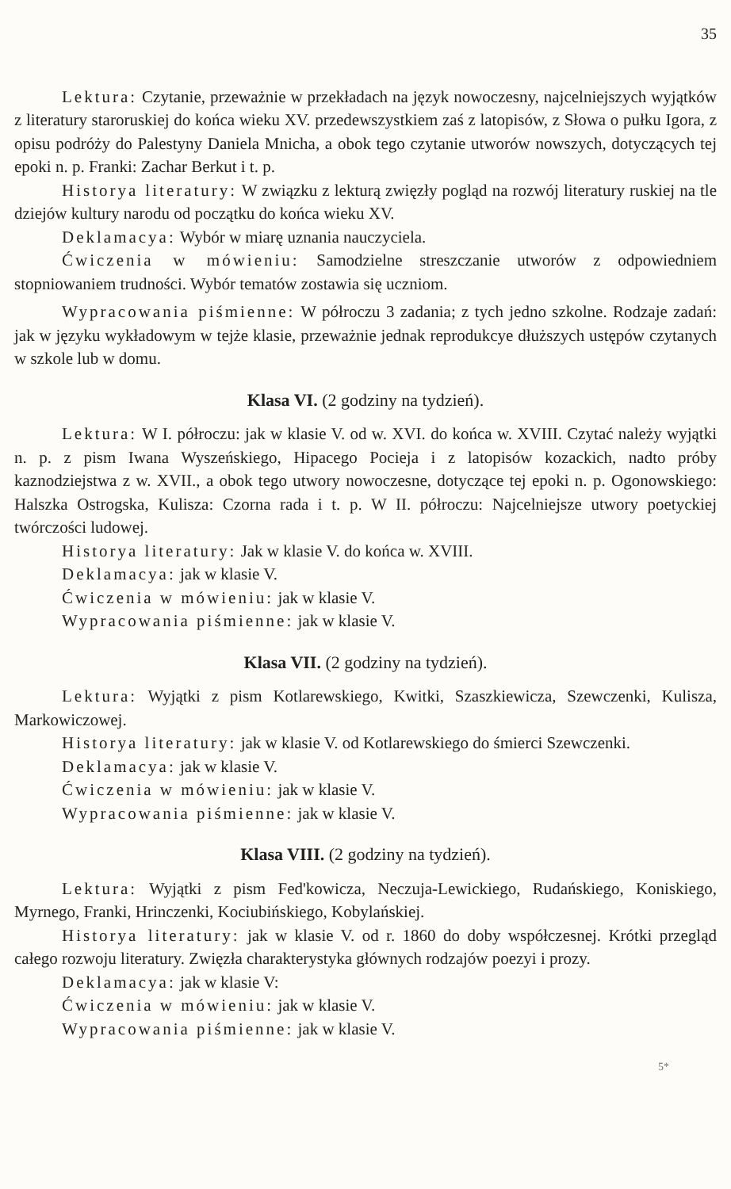35
Lektura: Czytanie, przeważnie w przekładach na język nowoczesny, najcelniejszych wyjątków z literatury staroruskiej do końca wieku XV. przedewszystkiem zaś z latopisów, z Słowa o pułku Igora, z opisu podróży do Palestyny Daniela Mnicha, a obok tego czytanie utworów nowszych, dotyczących tej epoki n. p. Franki: Zachar Berkut i t. p.
Historya literatury: W związku z lekturą zwięzły pogląd na rozwój literatury ruskiej na tle dziejów kultury narodu od początku do końca wieku XV.
Deklamacya: Wybór w miarę uznania nauczyciela.
Ćwiczenia w mówieniu: Samodzielne streszczanie utworów z odpowiedniem stopniowaniem trudności. Wybór tematów zostawia się uczniom.
Wypracowania piśmienne: W półroczu 3 zadania; z tych jedno szkolne. Rodzaje zadań: jak w języku wykładowym w tejże klasie, przeważnie jednak reprodukcye dłuższych ustępów czytanych w szkole lub w domu.
Klasa VI. (2 godziny na tydzień).
Lektura: W I. półroczu: jak w klasie V. od w. XVI. do końca w. XVIII. Czytać należy wyjątki n. p. z pism Iwana Wyszeńskiego, Hipacego Pocieja i z latopisów kozackich, nadto próby kaznodziejstwa z w. XVII., a obok tego utwory nowoczesne, dotyczące tej epoki n. p. Ogonowskiego: Halszka Ostrogska, Kulisza: Czorna rada i t. p. W II. półroczu: Najcelniejsze utwory poetyckiej twórczości ludowej.
Historya literatury: Jak w klasie V. do końca w. XVIII.
Deklamacya: jak w klasie V.
Ćwiczenia w mówieniu: jak w klasie V.
Wypracowania piśmienne: jak w klasie V.
Klasa VII. (2 godziny na tydzień).
Lektura: Wyjątki z pism Kotlarewskiego, Kwitki, Szaszkiewicza, Szewczenki, Kulisza, Markowiczowej.
Historya literatury: jak w klasie V. od Kotlarewskiego do śmierci Szewczenki.
Deklamacya: jak w klasie V.
Ćwiczenia w mówieniu: jak w klasie V.
Wypracowania piśmienne: jak w klasie V.
Klasa VIII. (2 godziny na tydzień).
Lektura: Wyjątki z pism Fed'kowicza, Neczuja-Lewickiego, Rudańskiego, Koniskiego, Myrnego, Franki, Hrinczenki, Kociubińskiego, Kobylańskiej.
Historya literatury: jak w klasie V. od r. 1860 do doby współczesnej. Krótki przegląd całego rozwoju literatury. Zwięzła charakterystyka głównych rodzajów poezyi i prozy.
Deklamacya: jak w klasie V:
Ćwiczenia w mówieniu: jak w klasie V.
Wypracowania piśmienne: jak w klasie V.
5*